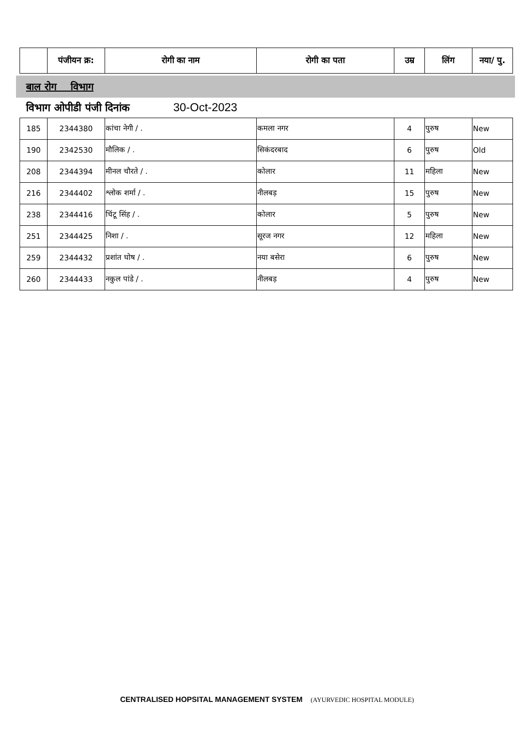| | पंजीयन क्र: | रोगी का नाम | रोगी का पता | उम्र | लिंग | नया/ पु. |
| --- | --- | --- | --- | --- | --- | --- |
बाल रोग विभाग
विभाग ओपीडी पंजी दिनांक 30-Oct-2023
| 185 | 2344380 | कांचा नेगी / . | कमला नगर | 4 | पुरुष | New |
| 190 | 2342530 | मौलिक / . | सिकंदरबाद | 6 | पुरुष | Old |
| 208 | 2344394 | मीनल चौरते / . | कोलार | 11 | महिला | New |
| 216 | 2344402 | श्लोक शर्मा / . | नीलबड़ | 15 | पुरुष | New |
| 238 | 2344416 | चिंटू सिंह / . | कोलार | 5 | पुरुष | New |
| 251 | 2344425 | निशा / . | सूरज नगर | 12 | महिला | New |
| 259 | 2344432 | प्रशांत घोष / . | नया बसेरा | 6 | पुरुष | New |
| 260 | 2344433 | नकुल पांडे / . | नीलबड़ | 4 | पुरुष | New |
CENTRALISED HOPSITAL MANAGEMENT SYSTEM (AYURVEDIC HOSPITAL MODULE)